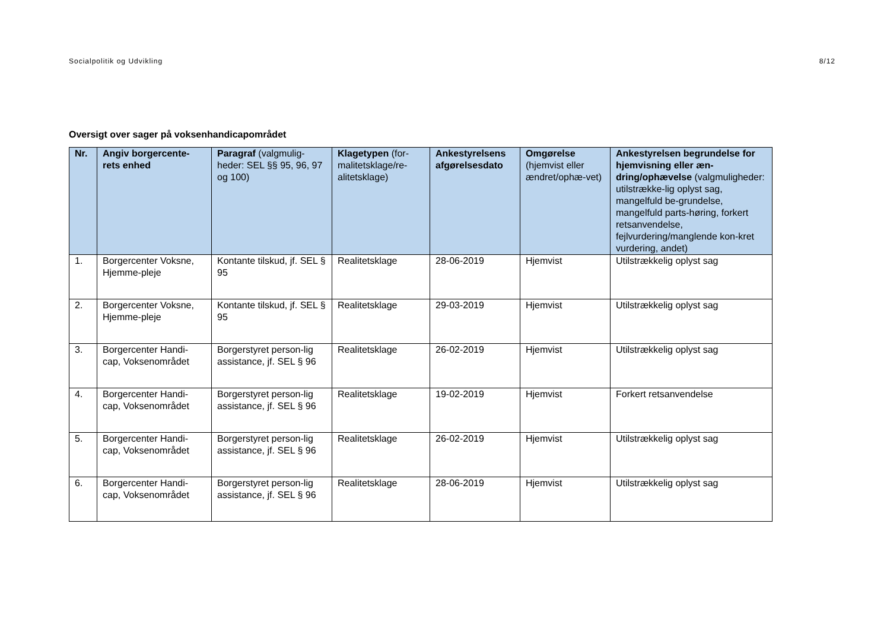Socialpolitik og Udvikling 8/12
Oversigt over sager på voksenhandicapområdet
| Nr. | Angiv borgercente-rets enhed | Paragraf (valgmulig-heder: SEL §§ 95, 96, 97 og 100) | Klagetypen (for-malitetsklage/re-alitetsklage) | Ankestyrelsens afgørelsesdato | Omgørelse (hjemvist eller ændret/ophæ-vet) | Ankestyrelsen begrundelse for hjemvisning eller æn-dring/ophævelse (valgmuligheder: utilstrække-lig oplyst sag, mangelfuld be-grundelse, mangelfuld parts-høring, forkert retsanvendelse, fejlvurdering/manglende kon-kret vurdering, andet) |
| --- | --- | --- | --- | --- | --- | --- |
| 1. | Borgercenter Voksne, Hjemme-pleje | Kontante tilskud, jf. SEL § 95 | Realitetsklage | 28-06-2019 | Hjemvist | Utilstrækkelig oplyst sag |
| 2. | Borgercenter Voksne, Hjemme-pleje | Kontante tilskud, jf. SEL § 95 | Realitetsklage | 29-03-2019 | Hjemvist | Utilstrækkelig oplyst sag |
| 3. | Borgercenter Handi-cap, Voksenområdet | Borgerstyret person-lig assistance, jf. SEL § 96 | Realitetsklage | 26-02-2019 | Hjemvist | Utilstrækkelig oplyst sag |
| 4. | Borgercenter Handi-cap, Voksenområdet | Borgerstyret person-lig assistance, jf. SEL § 96 | Realitetsklage | 19-02-2019 | Hjemvist | Forkert retsanvendelse |
| 5. | Borgercenter Handi-cap, Voksenområdet | Borgerstyret person-lig assistance, jf. SEL § 96 | Realitetsklage | 26-02-2019 | Hjemvist | Utilstrækkelig oplyst sag |
| 6. | Borgercenter Handi-cap, Voksenområdet | Borgerstyret person-lig assistance, jf. SEL § 96 | Realitetsklage | 28-06-2019 | Hjemvist | Utilstrækkelig oplyst sag |